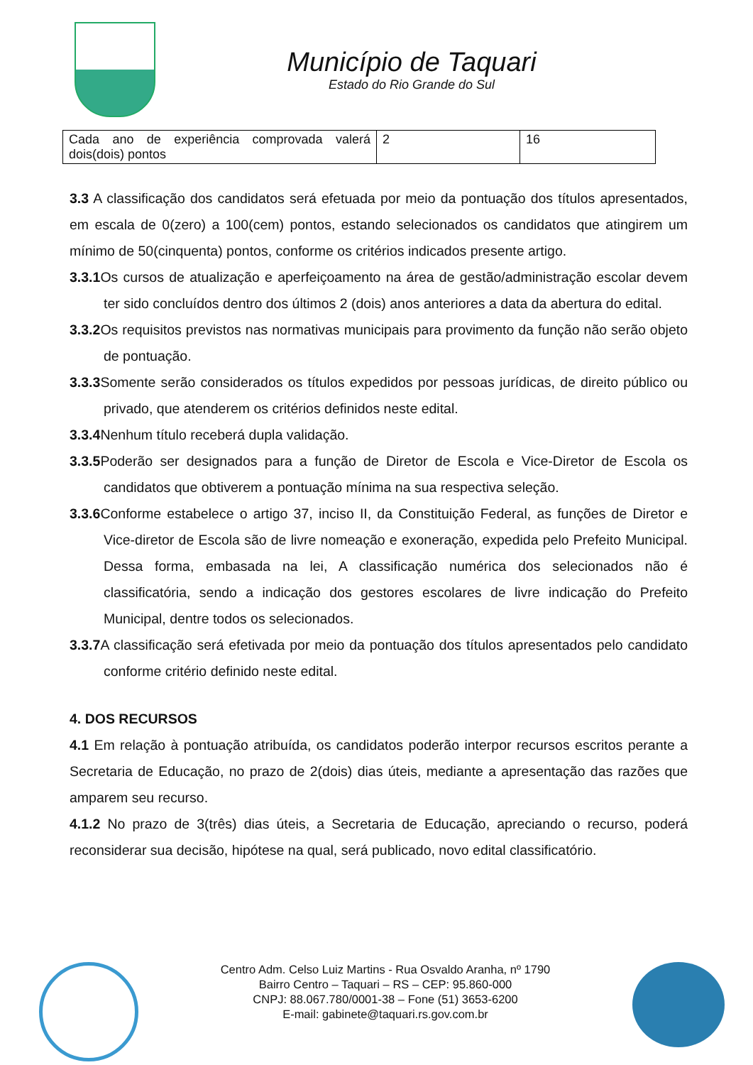Município de Taquari
Estado do Rio Grande do Sul
| Cada ano de experiência comprovada valerá dois(dois) pontos | 2 | 16 |
3.3 A classificação dos candidatos será efetuada por meio da pontuação dos títulos apresentados, em escala de 0(zero) a 100(cem) pontos, estando selecionados os candidatos que atingirem um mínimo de 50(cinquenta) pontos, conforme os critérios indicados presente artigo.
3.3.1 Os cursos de atualização e aperfeiçoamento na área de gestão/administração escolar devem ter sido concluídos dentro dos últimos 2 (dois) anos anteriores a data da abertura do edital.
3.3.2 Os requisitos previstos nas normativas municipais para provimento da função não serão objeto de pontuação.
3.3.3 Somente serão considerados os títulos expedidos por pessoas jurídicas, de direito público ou privado, que atenderem os critérios definidos neste edital.
3.3.4 Nenhum título receberá dupla validação.
3.3.5 Poderão ser designados para a função de Diretor de Escola e Vice-Diretor de Escola os candidatos que obtiverem a pontuação mínima na sua respectiva seleção.
3.3.6 Conforme estabelece o artigo 37, inciso II, da Constituição Federal, as funções de Diretor e Vice-diretor de Escola são de livre nomeação e exoneração, expedida pelo Prefeito Municipal. Dessa forma, embasada na lei, A classificação numérica dos selecionados não é classificatória, sendo a indicação dos gestores escolares de livre indicação do Prefeito Municipal, dentre todos os selecionados.
3.3.7 A classificação será efetivada por meio da pontuação dos títulos apresentados pelo candidato conforme critério definido neste edital.
4. DOS RECURSOS
4.1 Em relação à pontuação atribuída, os candidatos poderão interpor recursos escritos perante a Secretaria de Educação, no prazo de 2(dois) dias úteis, mediante a apresentação das razões que amparem seu recurso.
4.1.2 No prazo de 3(três) dias úteis, a Secretaria de Educação, apreciando o recurso, poderá reconsiderar sua decisão, hipótese na qual, será publicado, novo edital classificatório.
Centro Adm. Celso Luiz Martins - Rua Osvaldo Aranha, nº 1790
Bairro Centro – Taquari – RS – CEP: 95.860-000
CNPJ: 88.067.780/0001-38 – Fone (51) 3653-6200
E-mail: gabinete@taquari.rs.gov.com.br